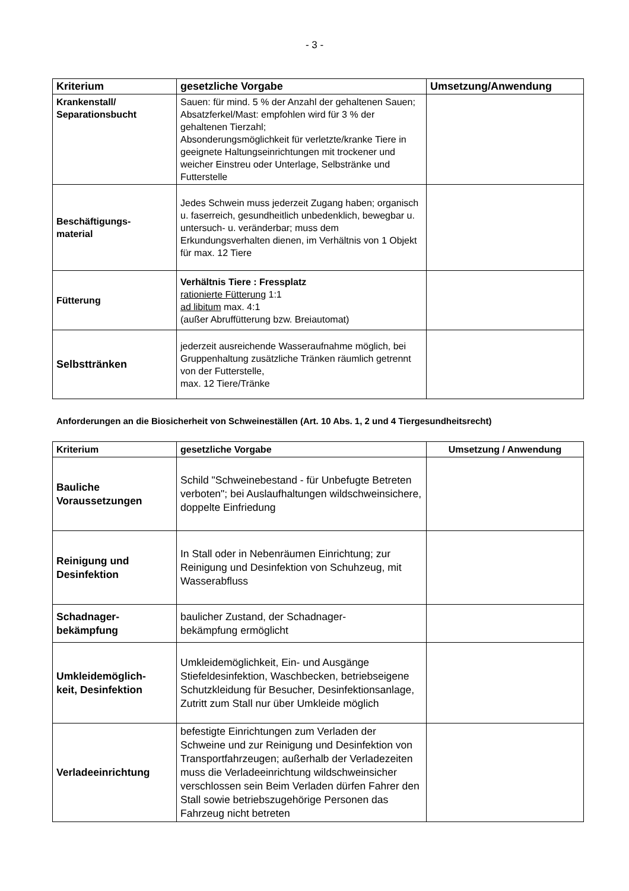- 3 -
| Kriterium | gesetzliche Vorgabe | Umsetzung/Anwendung |
| --- | --- | --- |
| Krankenstall/ Separationsbucht | Sauen: für mind. 5 % der Anzahl der gehaltenen Sauen; Absatzferkel/Mast: empfohlen wird für 3 % der gehaltenen Tierzahl; Absonderungsmöglichkeit für verletzte/kranke Tiere in geeignete Haltungseinrichtungen mit trockener und weicher Einstreu oder Unterlage, Selbstränke und Futterstelle | |
| Beschäftigungs- material | Jedes Schwein muss jederzeit Zugang haben; organisch u. faserreich, gesundheitlich unbedenklich, bewegbar u. untersuch- u. veränderbar; muss dem Erkundungsverhalten dienen, im Verhältnis von 1 Objekt für max. 12 Tiere | |
| Fütterung | Verhältnis Tiere : Fressplatz rationierte Fütterung 1:1 ad libitum max. 4:1 (außer Abruffütterung bzw. Breiautomat) | |
| Selbsttränken | jederzeit ausreichende Wasseraufnahme möglich, bei Gruppenhaltung zusätzliche Tränken räumlich getrennt von der Futterstelle, max. 12 Tiere/Tränke | |
Anforderungen an die Biosicherheit von Schweineställen (Art. 10 Abs. 1, 2 und 4 Tiergesundheitsrecht)
| Kriterium | gesetzliche Vorgabe | Umsetzung / Anwendung |
| --- | --- | --- |
| Bauliche Voraussetzungen | Schild "Schweinebestand - für Unbefugte Betreten verboten"; bei Auslaufhaltungen wildschweinsichere, doppelte Einfriedung | |
| Reinigung und Desinfektion | In Stall oder in Nebenräumen Einrichtung; zur Reinigung und Desinfektion von Schuhzeug, mit Wasserabfluss | |
| Schadnager- bekämpfung | baulicher Zustand, der Schadnager- bekämpfung ermöglicht | |
| Umkleidemöglich- keit, Desinfektion | Umkleidemöglichkeit, Ein- und Ausgänge Stiefeldesinfektion, Waschbecken, betriebseigene Schutzkleidung für Besucher, Desinfektionsanlage, Zutritt zum Stall nur über Umkleide möglich | |
| Verladeeinrichtung | befestigte Einrichtungen zum Verladen der Schweine und zur Reinigung und Desinfektion von Transportfahrzeugen; außerhalb der Verladezeiten muss die Verladeeinrichtung wildschweinsicher verschlossen sein Beim Verladen dürfen Fahrer den Stall sowie betriebszugehörige Personen das Fahrzeug nicht betreten | |